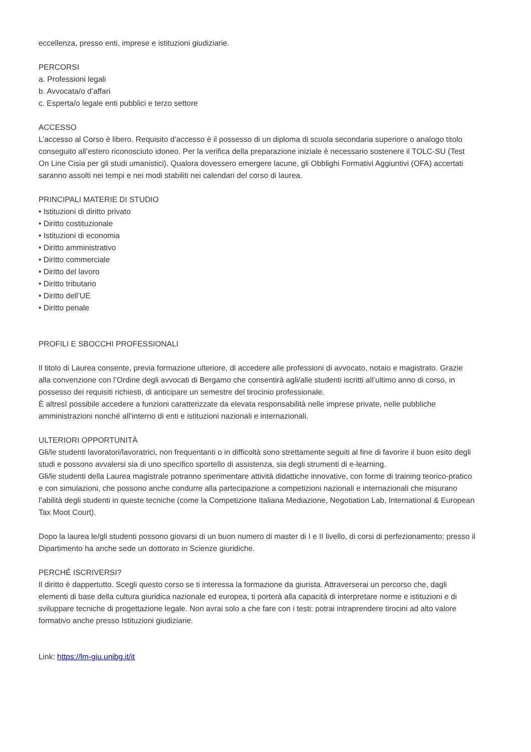eccellenza, presso enti, imprese e istituzioni giudiziarie.
PERCORSI
a. Professioni legali
b. Avvocata/o d’affari
c. Esperta/o legale enti pubblici e terzo settore
ACCESSO
L’accesso al Corso è libero. Requisito d’accesso è il possesso di un diploma di scuola secondaria superiore o analogo titolo conseguito all’estero riconosciuto idoneo. Per la verifica della preparazione iniziale è necessario sostenere il TOLC-SU (Test On Line Cisia per gli studi umanistici). Qualora dovessero emergere lacune, gli Obblighi Formativi Aggiuntivi (OFA) accertati saranno assolti nei tempi e nei modi stabiliti nei calendari del corso di laurea.
PRINCIPALI MATERIE DI STUDIO
• Istituzioni di diritto privato
• Diritto costituzionale
• Istituzioni di economia
• Diritto amministrativo
• Diritto commerciale
• Diritto del lavoro
• Diritto tributario
• Diritto dell’UE
• Diritto penale
PROFILI E SBOCCHI PROFESSIONALI
Il titolo di Laurea consente, previa formazione ulteriore, di accedere alle professioni di avvocato, notaio e magistrato. Grazie alla convenzione con l’Ordine degli avvocati di Bergamo che consentirà agli/alle studenti iscritti all’ultimo anno di corso, in possesso dei requisiti richiesti, di anticipare un semestre del tirocinio professionale.
È altresì possibile accedere a funzioni caratterizzate da elevata responsabilità nelle imprese private, nelle pubbliche amministrazioni nonché all’interno di enti e istituzioni nazionali e internazionali.
ULTERIORI OPPORTUNITÀ
Gli/le studenti lavoratori/lavoratrici, non frequentanti o in difficoltà sono strettamente seguiti al fine di favorire il buon esito degli studi e possono avvalersi sia di uno specifico sportello di assistenza, sia degli strumenti di e-learning.
Gli/le studenti della Laurea magistrale potranno sperimentare attività didattiche innovative, con forme di training teorico-pratico e con simulazioni, che possono anche condurre alla partecipazione a competizioni nazionali e internazionali che misurano l’abilità degli studenti in queste tecniche (come la Competizione Italiana Mediazione, Negotiation Lab, International & European Tax Moot Court).
Dopo la laurea le/gli studenti possono giovarsi di un buon numero di master di I e II livello, di corsi di perfezionamento; presso il Dipartimento ha anche sede un dottorato in Scienze giuridiche.
PERCHÉ ISCRIVERSI?
Il diritto è dappertutto. Scegli questo corso se ti interessa la formazione da giurista. Attraverserai un percorso che, dagli elementi di base della cultura giuridica nazionale ed europea, ti porterà alla capacità di interpretare norme e istituzioni e di sviluppare tecniche di progettazione legale. Non avrai solo a che fare con i testi: potrai intraprendere tirocini ad alto valore formativo anche presso Istituzioni giudiziarie.
Link: https://lm-giu.unibg.it/it